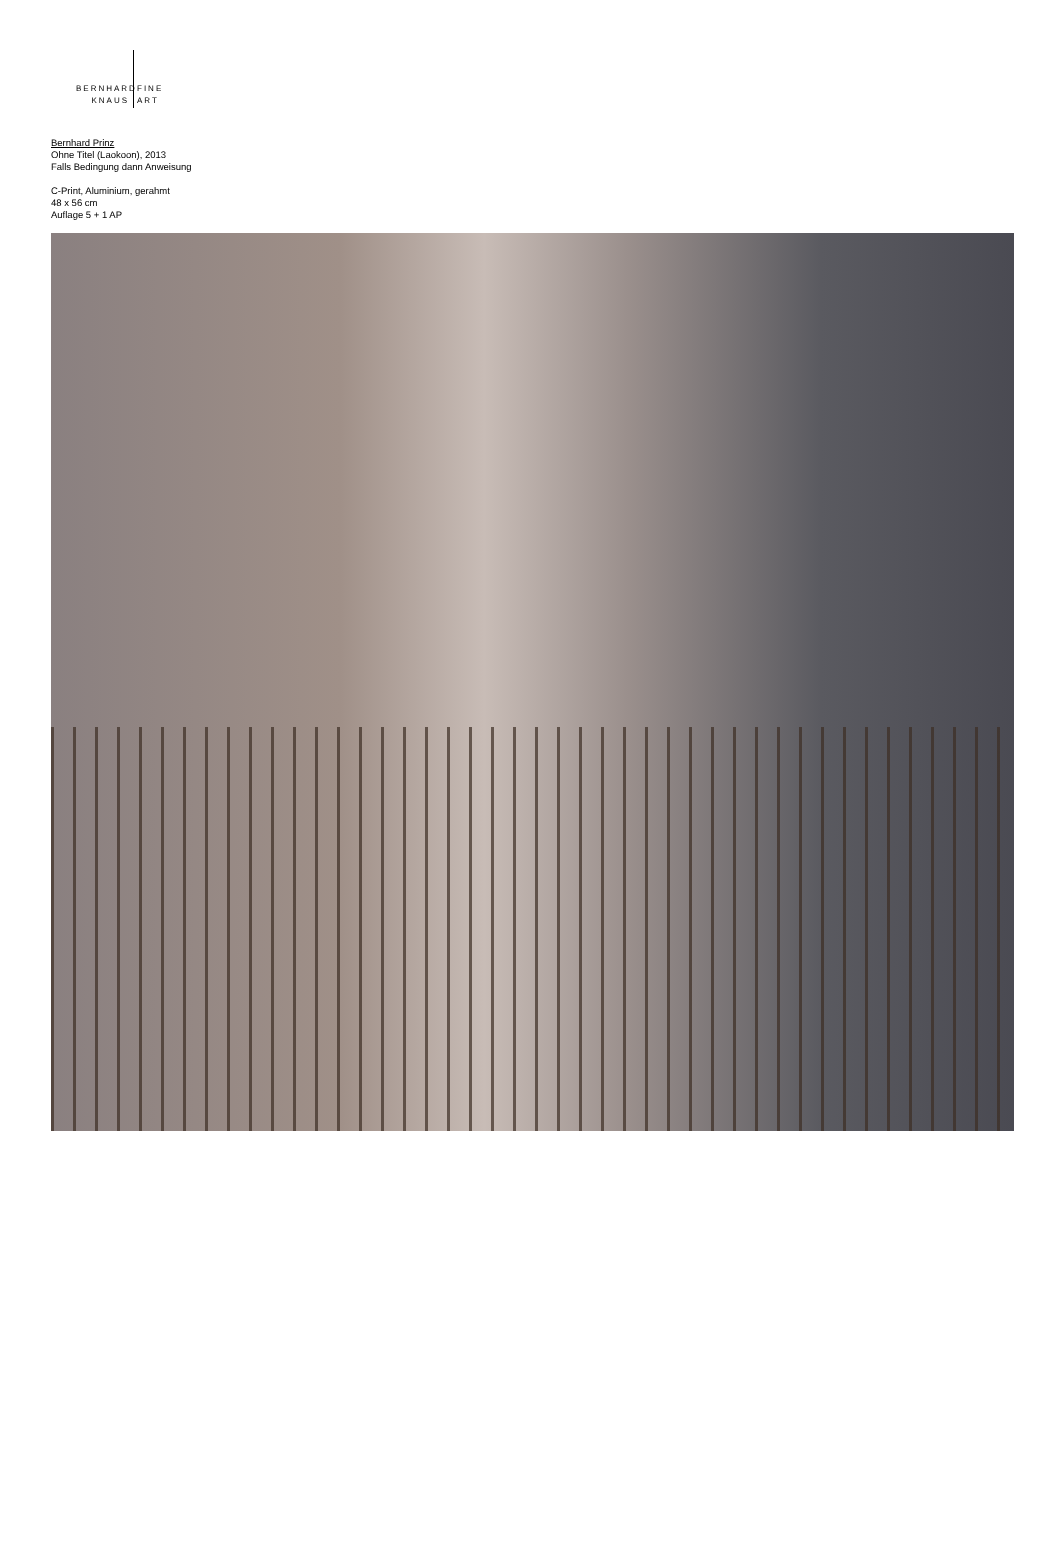BERNHARD FINE
KNAUS ART
Bernhard Prinz
Ohne Titel (Laokoon), 2013
Falls Bedingung dann Anweisung
C-Print, Aluminium, gerahmt
48 x 56 cm
Auflage 5 + 1 AP